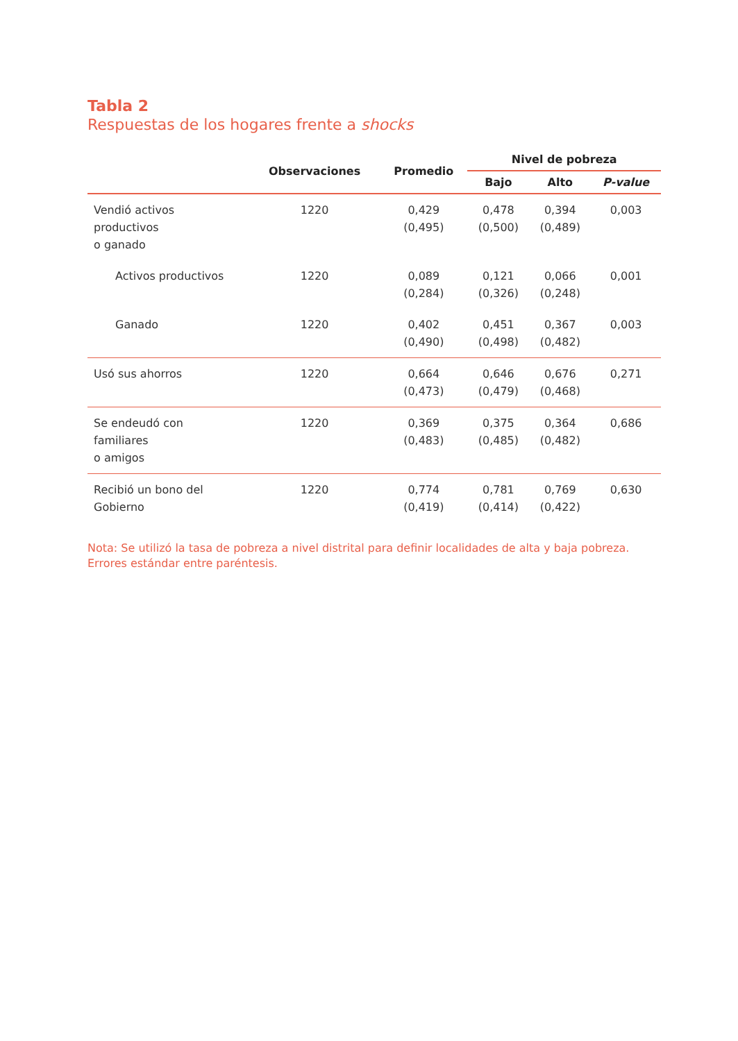Tabla 2
Respuestas de los hogares frente a shocks
| | Observaciones | Promedio | Nivel de pobreza | | |
| --- | --- | --- | --- | --- | --- |
| | | | Bajo | Alto | P-value |
| Vendió activos productivos o ganado | 1220 | 0,429 (0,495) | 0,478 (0,500) | 0,394 (0,489) | 0,003 |
| Activos productivos | 1220 | 0,089 (0,284) | 0,121 (0,326) | 0,066 (0,248) | 0,001 |
| Ganado | 1220 | 0,402 (0,490) | 0,451 (0,498) | 0,367 (0,482) | 0,003 |
| Usó sus ahorros | 1220 | 0,664 (0,473) | 0,646 (0,479) | 0,676 (0,468) | 0,271 |
| Se endeudó con familiares o amigos | 1220 | 0,369 (0,483) | 0,375 (0,485) | 0,364 (0,482) | 0,686 |
| Recibió un bono del Gobierno | 1220 | 0,774 (0,419) | 0,781 (0,414) | 0,769 (0,422) | 0,630 |
Nota: Se utilizó la tasa de pobreza a nivel distrital para definir localidades de alta y baja pobreza. Errores estándar entre paréntesis.